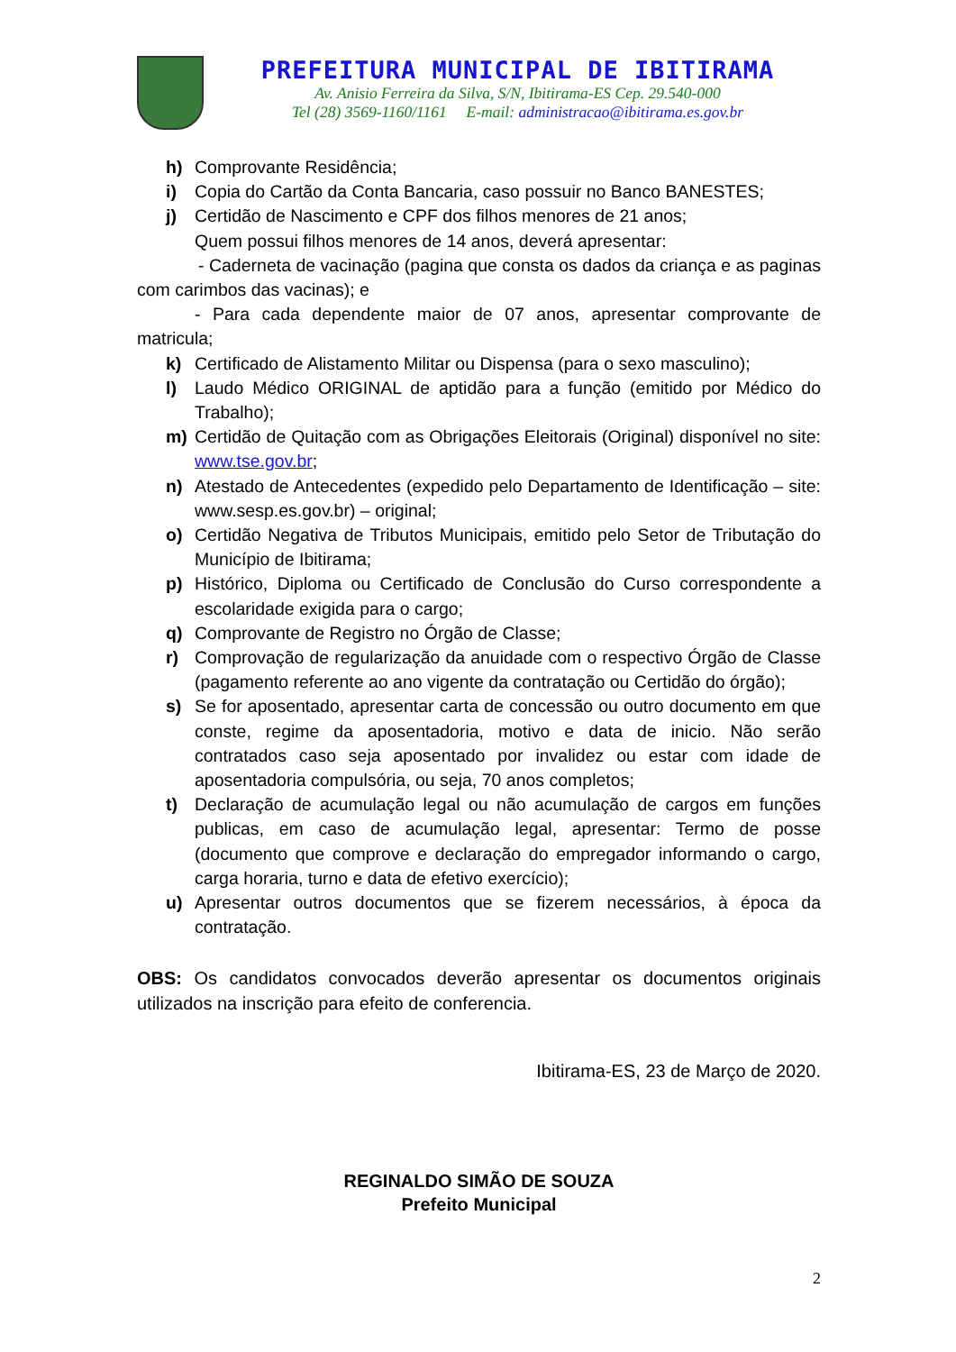PREFEITURA MUNICIPAL DE IBITIRAMA
Av. Anisio Ferreira da Silva, S/N, Ibitirama-ES Cep. 29.540-000
Tel (28) 3569-1160/1161 E-mail: administracao@ibitirama.es.gov.br
h) Comprovante Residência;
i) Copia do Cartão da Conta Bancaria, caso possuir no Banco BANESTES;
j) Certidão de Nascimento e CPF dos filhos menores de 21 anos;
Quem possui filhos menores de 14 anos, deverá apresentar:
- Caderneta de vacinação (pagina que consta os dados da criança e as paginas com carimbos das vacinas); e
- Para cada dependente maior de 07 anos, apresentar comprovante de matricula;
k) Certificado de Alistamento Militar ou Dispensa (para o sexo masculino);
l) Laudo Médico ORIGINAL de aptidão para a função (emitido por Médico do Trabalho);
m) Certidão de Quitação com as Obrigações Eleitorais (Original) disponível no site: www.tse.gov.br;
n) Atestado de Antecedentes (expedido pelo Departamento de Identificação – site: www.sesp.es.gov.br) – original;
o) Certidão Negativa de Tributos Municipais, emitido pelo Setor de Tributação do Município de Ibitirama;
p) Histórico, Diploma ou Certificado de Conclusão do Curso correspondente a escolaridade exigida para o cargo;
q) Comprovante de Registro no Órgão de Classe;
r) Comprovação de regularização da anuidade com o respectivo Órgão de Classe (pagamento referente ao ano vigente da contratação ou Certidão do órgão);
s) Se for aposentado, apresentar carta de concessão ou outro documento em que conste, regime da aposentadoria, motivo e data de inicio. Não serão contratados caso seja aposentado por invalidez ou estar com idade de aposentadoria compulsória, ou seja, 70 anos completos;
t) Declaração de acumulação legal ou não acumulação de cargos em funções publicas, em caso de acumulação legal, apresentar: Termo de posse (documento que comprove e declaração do empregador informando o cargo, carga horaria, turno e data de efetivo exercício);
u) Apresentar outros documentos que se fizerem necessários, à época da contratação.
OBS: Os candidatos convocados deverão apresentar os documentos originais utilizados na inscrição para efeito de conferencia.
Ibitirama-ES, 23 de Março de 2020.
REGINALDO SIMÃO DE SOUZA
Prefeito Municipal
2